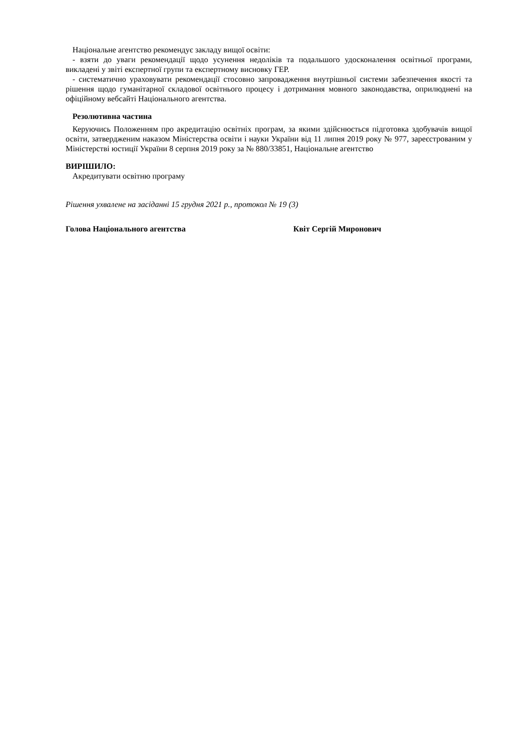Національне агентство рекомендує закладу вищої освіти:
- взяти до уваги рекомендації щодо усунення недоліків та подальшого удосконалення освітньої програми, викладені у звіті експертної групи та експертному висновку ГЕР.
- систематично ураховувати рекомендації стосовно запровадження внутрішньої системи забезпечення якості та рішення щодо гуманітарної складової освітнього процесу і дотримання мовного законодавства, оприлюднені на офіційному вебсайті Національного агентства.
Резолютивна частина
Керуючись Положенням про акредитацію освітніх програм, за якими здійснюється підготовка здобувачів вищої освіти, затвердженим наказом Міністерства освіти і науки України від 11 липня 2019 року № 977, зареєстрованим у Міністерстві юстиції України 8 серпня 2019 року за № 880/33851, Національне агентство
ВИРІШИЛО:
Акредитувати освітню програму
Рішення ухвалене на засіданні 15 грудня 2021 р., протокол № 19 (3)
Голова Національного агентства Квіт Сергій Миронович